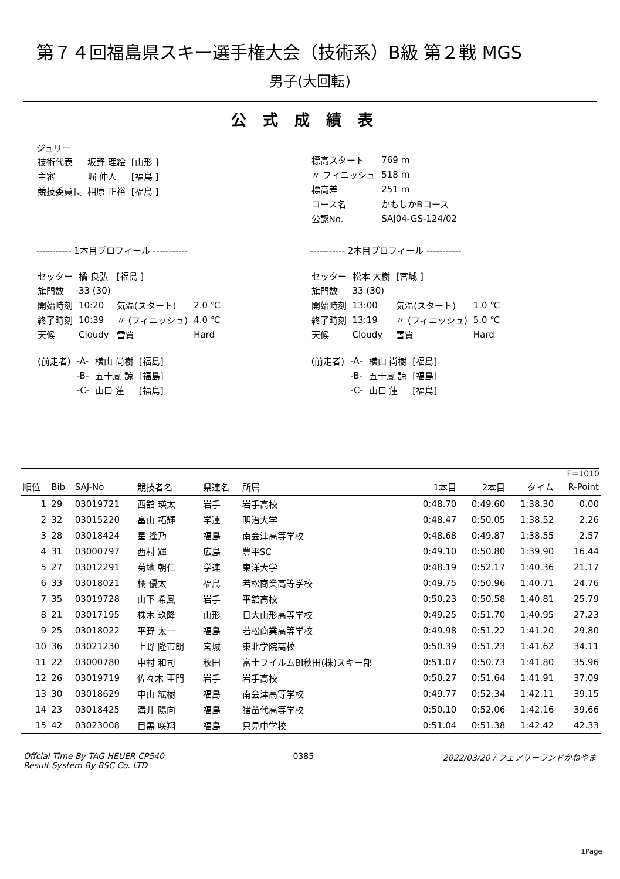第７４回福島県スキー選手権大会（技術系）B級 第２戦 MGS
男子(大回転)
公式成績表
ジュリー
| 技術代表 | 坂野 理絵 | [山形 ] |
| 主審 | 堀 伸人 | [福島 ] |
| 競技委員長 | 相原 正裕 | [福島 ] |
| 標高スタート | 769 m |
| 〃 フィニッシュ | 518 m |
| 標高差 | 251 m |
| コース名 | かもしかBコース |
| 公認No. | SAJ04-GS-124/02 |
----------- 1本目プロフィール -----------
| セッター | 橘 良弘 | [福島 ] | |
| 旗門数 | 33 (30) | | |
| 開始時刻 | 10:20 | 気温(スタート) | 2.0 ℃ |
| 終了時刻 | 10:39 | 〃 (フィニッシュ) | 4.0 ℃ |
| 天候 | Cloudy | 雪質 | Hard |
| (前走者) | -A- | 横山 尚樹 | [福島] |
| | -B- | 五十嵐 諒 | [福島] |
| | -C- | 山口 蓮 | [福島] |
----------- 2本目プロフィール -----------
| セッター | 松本 大樹 | [宮城 ] | |
| 旗門数 | 33 (30) | | |
| 開始時刻 | 13:00 | 気温(スタート) | 1.0 ℃ |
| 終了時刻 | 13:19 | 〃 (フィニッシュ) | 5.0 ℃ |
| 天候 | Cloudy | 雪質 | Hard |
| (前走者) | -A- | 横山 尚樹 | [福島] |
| | -B- | 五十嵐 諒 | [福島] |
| | -C- | 山口 蓮 | [福島] |
F=1010
| 順位 | Bib | SAJ-No | 競技者名 | 県連名 | 所属 | 1本目 | 2本目 | タイム | R-Point |
| --- | --- | --- | --- | --- | --- | --- | --- | --- | --- |
| 1 | 29 | 03019721 | 西舘 瑛太 | 岩手 | 岩手高校 | 0:48.70 | 0:49.60 | 1:38.30 | 0.00 |
| 2 | 32 | 03015220 | 畠山 拓輝 | 学連 | 明治大学 | 0:48.47 | 0:50.05 | 1:38.52 | 2.26 |
| 3 | 28 | 03018424 | 星 逢乃 | 福島 | 南会津高等学校 | 0:48.68 | 0:49.87 | 1:38.55 | 2.57 |
| 4 | 31 | 03000797 | 西村 輝 | 広島 | 豊平SC | 0:49.10 | 0:50.80 | 1:39.90 | 16.44 |
| 5 | 27 | 03012291 | 菊地 朝仁 | 学連 | 東洋大学 | 0:48.19 | 0:52.17 | 1:40.36 | 21.17 |
| 6 | 33 | 03018021 | 橘 優太 | 福島 | 若松商業高等学校 | 0:49.75 | 0:50.96 | 1:40.71 | 24.76 |
| 7 | 35 | 03019728 | 山下 希風 | 岩手 | 平舘高校 | 0:50.23 | 0:50.58 | 1:40.81 | 25.79 |
| 8 | 21 | 03017195 | 株木 玖隆 | 山形 | 日大山形高等学校 | 0:49.25 | 0:51.70 | 1:40.95 | 27.23 |
| 9 | 25 | 03018022 | 平野 太一 | 福島 | 若松商業高等学校 | 0:49.98 | 0:51.22 | 1:41.20 | 29.80 |
| 10 | 36 | 03021230 | 上野 隆市朗 | 宮城 | 東北学院高校 | 0:50.39 | 0:51.23 | 1:41.62 | 34.11 |
| 11 | 22 | 03000780 | 中村 和司 | 秋田 | 富士フイルムBI秋田(株)スキー部 | 0:51.07 | 0:50.73 | 1:41.80 | 35.96 |
| 12 | 26 | 03019719 | 佐々木 亜門 | 岩手 | 岩手高校 | 0:50.27 | 0:51.64 | 1:41.91 | 37.09 |
| 13 | 30 | 03018629 | 中山 絋樹 | 福島 | 南会津高等学校 | 0:49.77 | 0:52.34 | 1:42.11 | 39.15 |
| 14 | 23 | 03018425 | 溝井 陽向 | 福島 | 猪苗代高等学校 | 0:50.10 | 0:52.06 | 1:42.16 | 39.66 |
| 15 | 42 | 03023008 | 目黒 咲翔 | 福島 | 只見中学校 | 0:51.04 | 0:51.38 | 1:42.42 | 42.33 |
Offcial Time By TAG HEUER CP540
Result System By BSC Co. LTD
0385 2022/03/20 / フェアリーランドかねやま
1Page